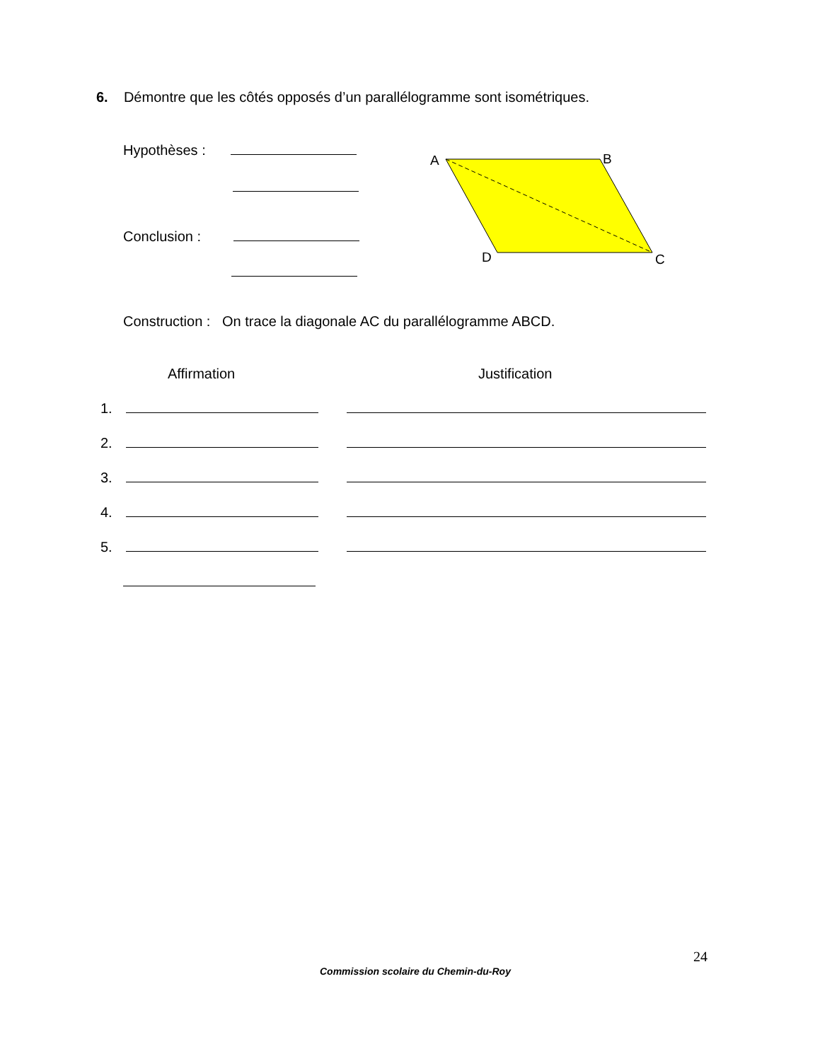6. Démontre que les côtés opposés d’un parallélogramme sont isométriques.
Hypothèses :
Conclusion :
A
B
D
C
Construction : On trace la diagonale AC du parallélogramme ABCD.
Affirmation Justification
1.
2.
3.
4.
5.
24
Commission scolaire du Chemin-du-Roy